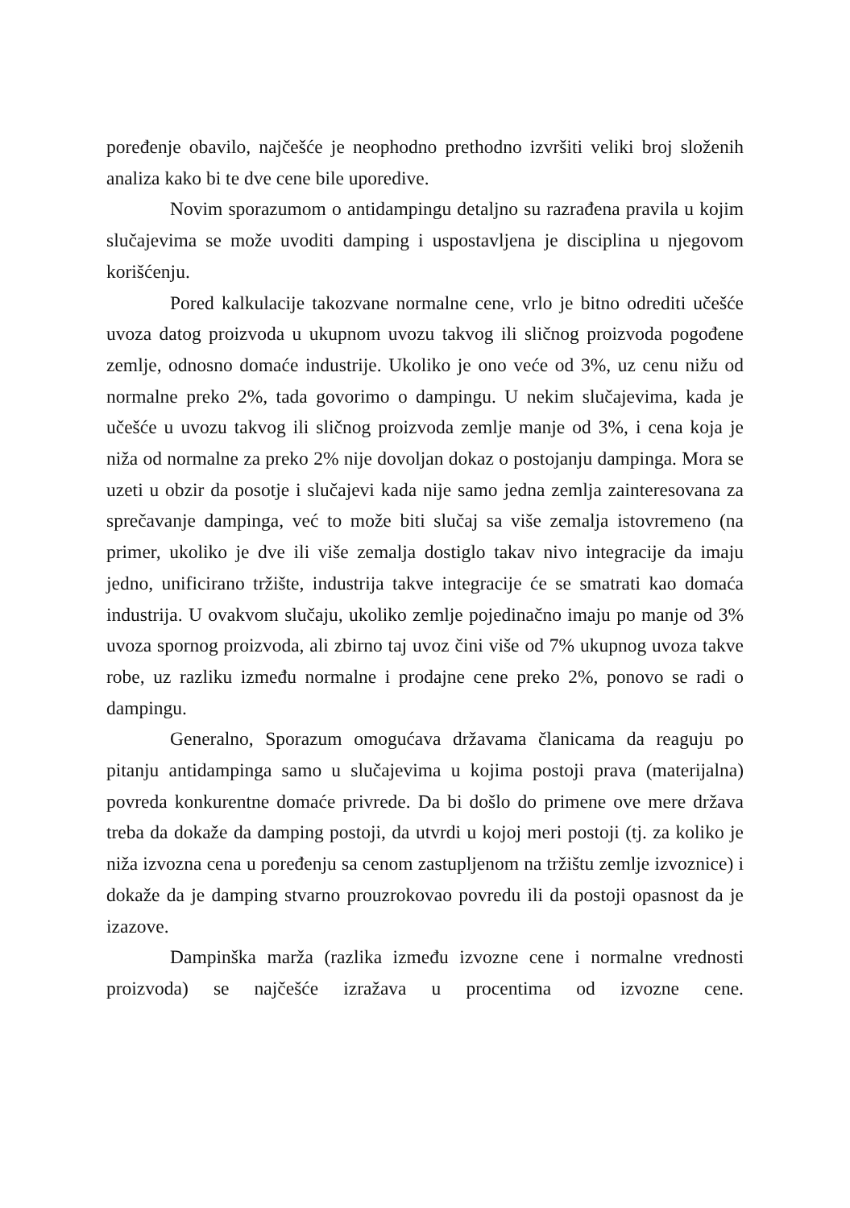poređenje obavilo, najčešće je neophodno prethodno izvršiti veliki broj složenih analiza kako bi te dve cene bile uporedive.
Novim sporazumom o antidampingu detaljno su razrađena pravila u kojim slučajevima se može uvoditi damping i uspostavljena je disciplina u njegovom korišćenju.
Pored kalkulacije takozvane normalne cene, vrlo je bitno odrediti učešće uvoza datog proizvoda u ukupnom uvozu takvog ili sličnog proizvoda pogođene zemlje, odnosno domaće industrije. Ukoliko je ono veće od 3%, uz cenu nižu od normalne preko 2%, tada govorimo o dampingu. U nekim slučajevima, kada je učešće u uvozu takvog ili sličnog proizvoda zemlje manje od 3%, i cena koja je niža od normalne za preko 2% nije dovoljan dokaz o postojanju dampinga. Mora se uzeti u obzir da posotje i slučajevi kada nije samo jedna zemlja zainteresovana za sprečavanje dampinga, već to može biti slučaj sa više zemalja istovremeno (na primer, ukoliko je dve ili više zemalja dostiglo takav nivo integracije da imaju jedno, unificirano tržište, industrija takve integracije će se smatrati kao domaća industrija. U ovakvom slučaju, ukoliko zemlje pojedinačno imaju po manje od 3% uvoza spornog proizvoda, ali zbirno taj uvoz čini više od 7% ukupnog uvoza takve robe, uz razliku između normalne i prodajne cene preko 2%, ponovo se radi o dampingu.
Generalno, Sporazum omogućava državama članicama da reaguju po pitanju antidampinga samo u slučajevima u kojima postoji prava (materijalna) povreda konkurentne domaće privrede. Da bi došlo do primene ove mere država treba da dokaže da damping postoji, da utvrdi u kojoj meri postoji (tj. za koliko je niža izvozna cena u poređenju sa cenom zastupljenom na tržištu zemlje izvoznice) i dokaže da je damping stvarno prouzrokovao povredu ili da postoji opasnost da je izazove.
Dampinška marža (razlika između izvozne cene i normalne vrednosti proizvoda) se najčešće izražava u procentima od izvozne cene.